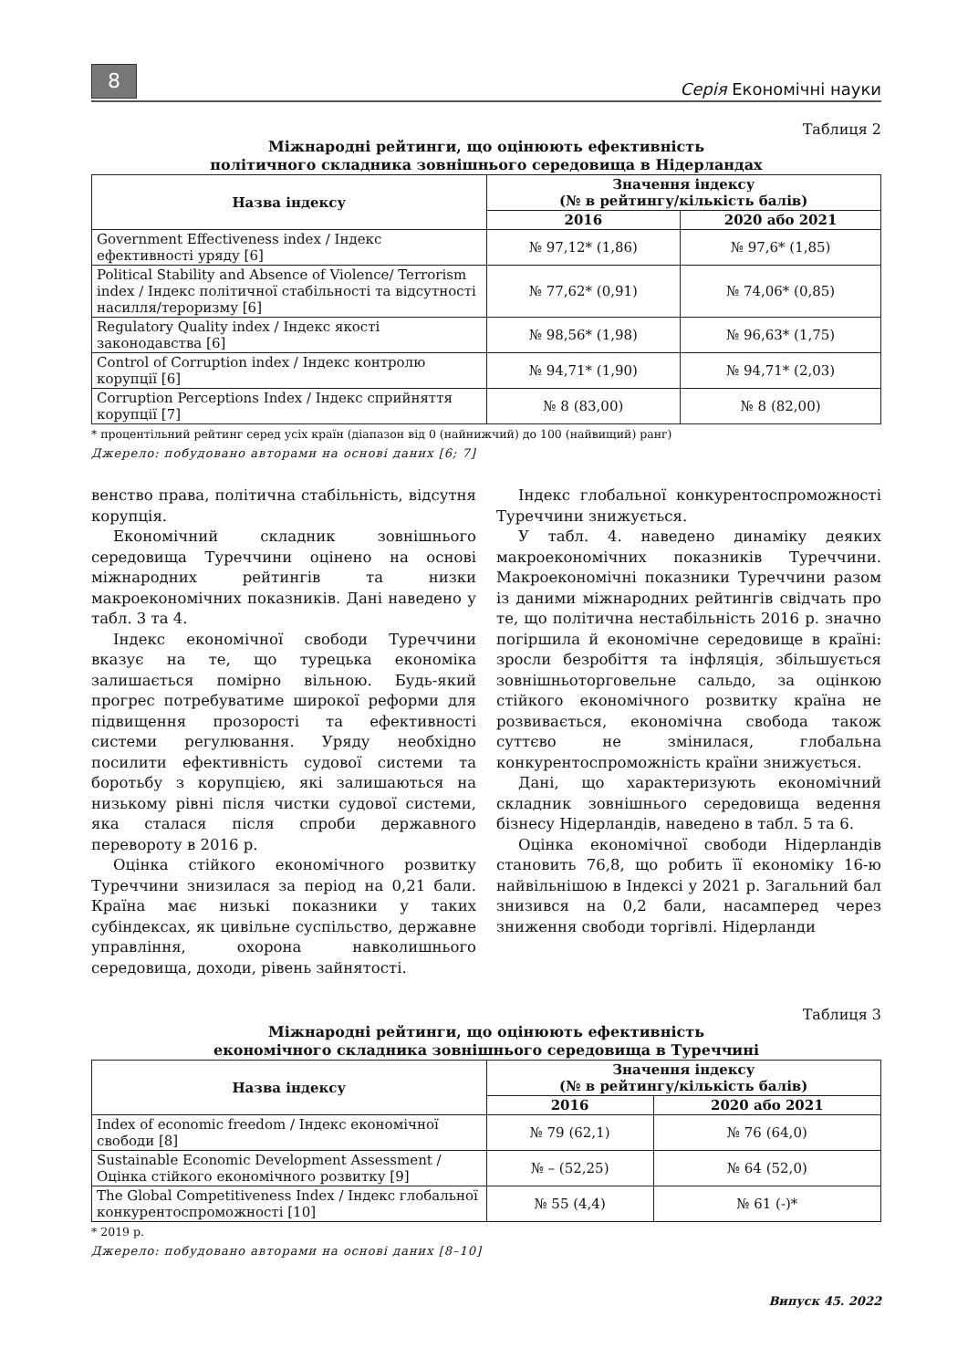8
Серія Економічні науки
Таблиця 2
Міжнародні рейтинги, що оцінюють ефективність
політичного складника зовнішнього середовища в Нідерландах
| Назва індексу | Значення індексу (№ в рейтингу/кількість балів) | |
| --- | --- | --- |
| | 2016 | 2020 або 2021 |
| Government Effectiveness index / Індекс ефективності уряду [6] | № 97,12* (1,86) | № 97,6* (1,85) |
| Political Stability and Absence of Violence/ Terrorism index / Індекс політичної стабільності та відсутності насилля/тероризму [6] | № 77,62* (0,91) | № 74,06* (0,85) |
| Regulatory Quality index / Індекс якості законодавства [6] | № 98,56* (1,98) | № 96,63* (1,75) |
| Control of Corruption index / Індекс контролю корупції [6] | № 94,71* (1,90) | № 94,71* (2,03) |
| Corruption Perceptions Index / Індекс сприйняття корупції [7] | № 8 (83,00) | № 8 (82,00) |
* процентільний рейтинг серед усіх країн (діапазон від 0 (найнижчий) до 100 (найвищий) ранг)
Джерело: побудовано авторами на основі даних [6; 7]
венство права, політична стабільність, відсутня корупція.
Економічний складник зовнішнього середовища Туреччини оцінено на основі міжнародних рейтингів та низки макроекономічних показників. Дані наведено у табл. 3 та 4.
Індекс економічної свободи Туреччини вказує на те, що турецька економіка залишається помірно вільною. Будь-який прогрес потребуватиме широкої реформи для підвищення прозорості та ефективності системи регулювання. Уряду необхідно посилити ефективність судової системи та боротьбу з корупцією, які залишаються на низькому рівні після чистки судової системи, яка сталася після спроби державного перевороту в 2016 р.
Оцінка стійкого економічного розвитку Туреччини знизилася за період на 0,21 бали. Країна має низькі показники у таких субіндексах, як цивільне суспільство, державне управління, охорона навколишнього середовища, доходи, рівень зайнятості.
Індекс глобальної конкурентоспроможності Туреччини знижується.
У табл. 4. наведено динаміку деяких макроекономічних показників Туреччини. Макроекономічні показники Туреччини разом із даними міжнародних рейтингів свідчать про те, що політична нестабільність 2016 р. значно погіршила й економічне середовище в країні: зросли безробіття та інфляція, збільшується зовнішньоторговельне сальдо, за оцінкою стійкого економічного розвитку країна не розвивається, економічна свобода також суттєво не змінилася, глобальна конкурентоспроможність країни знижується.
Дані, що характеризують економічний складник зовнішнього середовища ведення бізнесу Нідерландів, наведено в табл. 5 та 6.
Оцінка економічної свободи Нідерландів становить 76,8, що робить її економіку 16-ю найвільнішою в Індексі у 2021 р. Загальний бал знизився на 0,2 бали, насамперед через зниження свободи торгівлі. Нідерланди
Таблиця 3
Міжнародні рейтинги, що оцінюють ефективність
економічного складника зовнішнього середовища в Туреччині
| Назва індексу | Значення індексу (№ в рейтингу/кількість балів) | |
| --- | --- | --- |
| | 2016 | 2020 або 2021 |
| Index of economic freedom / Індекс економічної свободи [8] | № 79 (62,1) | № 76 (64,0) |
| Sustainable Economic Development Assessment / Оцінка стійкого економічного розвитку [9] | № – (52,25) | № 64 (52,0) |
| The Global Competitiveness Index / Індекс глобальної конкурентоспроможності [10] | № 55 (4,4) | № 61 (-)* |
* 2019 р.
Джерело: побудовано авторами на основі даних [8–10]
Випуск 45. 2022